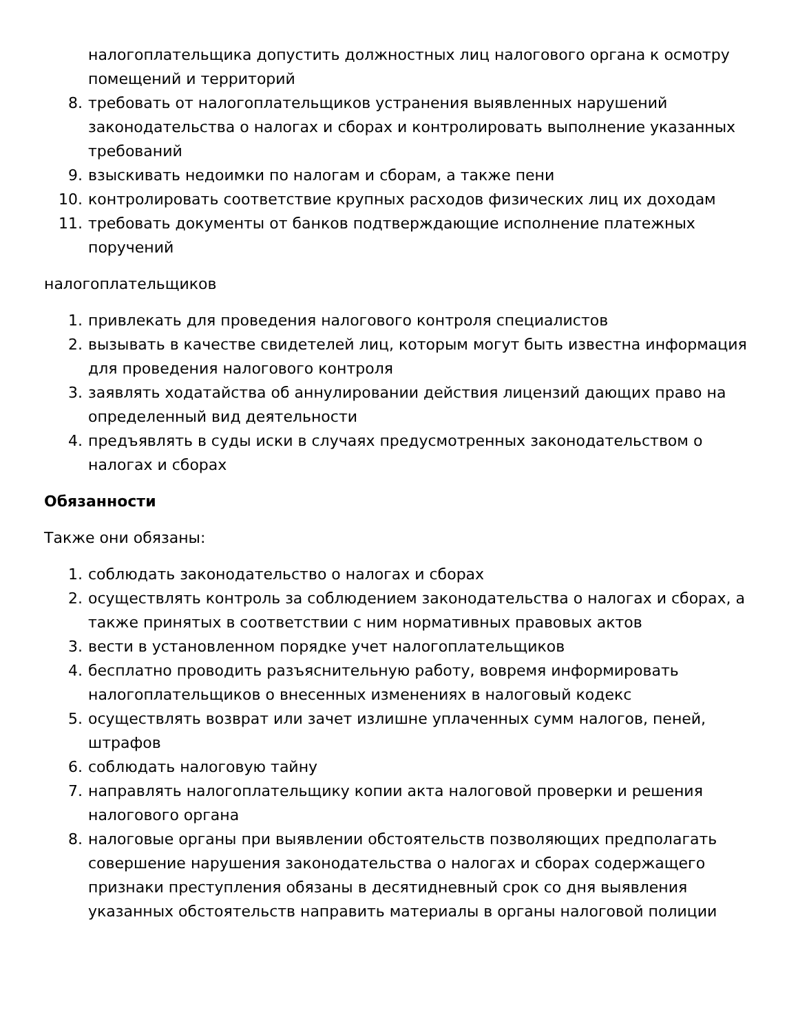налогоплательщика допустить должностных лиц налогового органа к осмотру помещений и территорий
8. требовать от налогоплательщиков устранения выявленных нарушений законодательства о налогах и сборах и контролировать выполнение указанных требований
9. взыскивать недоимки по налогам и сборам, а также пени
10. контролировать соответствие крупных расходов физических лиц их доходам
11. требовать документы от банков подтверждающие исполнение платежных поручений
налогоплательщиков
1. привлекать для проведения налогового контроля специалистов
2. вызывать в качестве свидетелей лиц, которым могут быть известна информация для проведения налогового контроля
3. заявлять ходатайства об аннулировании действия лицензий дающих право на определенный вид деятельности
4. предъявлять в суды иски в случаях предусмотренных законодательством о налогах и сборах
Обязанности
Также они обязаны:
1. соблюдать законодательство о налогах и сборах
2. осуществлять контроль за соблюдением законодательства о налогах и сборах, а также принятых в соответствии с ним нормативных правовых актов
3. вести в установленном порядке учет налогоплательщиков
4. бесплатно проводить разъяснительную работу, вовремя информировать налогоплательщиков о внесенных изменениях в налоговый кодекс
5. осуществлять возврат или зачет излишне уплаченных сумм налогов, пеней, штрафов
6. соблюдать налоговую тайну
7. направлять налогоплательщику копии акта налоговой проверки и решения налогового органа
8. налоговые органы при выявлении обстоятельств позволяющих предполагать совершение нарушения законодательства о налогах и сборах содержащего признаки преступления обязаны в десятидневный срок со дня выявления указанных обстоятельств направить материалы в органы налоговой полиции